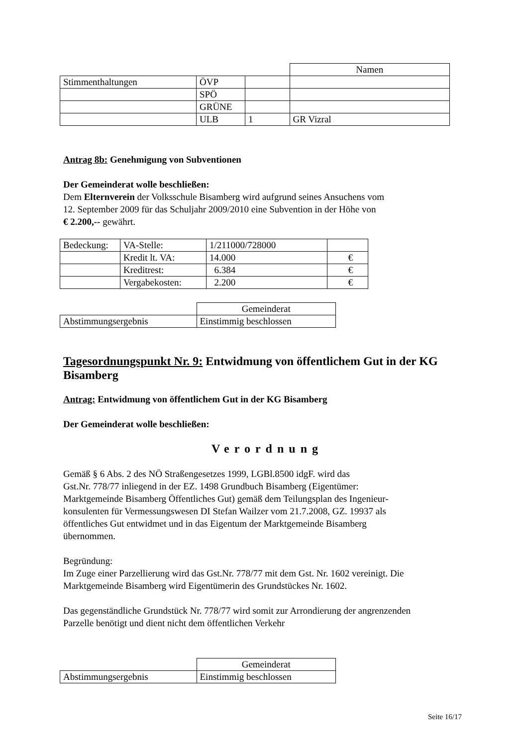| | | | Namen |
| Stimmenthaltungen | ÖVP | | |
| | SPÖ | | |
| | GRÜNE | | |
| | ULB | 1 | GR Vizral |
Antrag 8b: Genehmigung von Subventionen
Der Gemeinderat wolle beschließen:
Dem Elternverein der Volksschule Bisamberg wird aufgrund seines Ansuchens vom
12. September 2009 für das Schuljahr 2009/2010 eine Subvention in der Höhe von
€ 2.200,-- gewährt.
| Bedeckung: | VA-Stelle: | 1/211000/728000 | |
| | Kredit lt. VA: | 14.000 | € |
| | Kreditrest: | 6.384 | € |
| | Vergabekosten: | 2.200 | € |
| | Gemeinderat |
| Abstimmungsergebnis | Einstimmig beschlossen |
Tagesordnungspunkt Nr. 9: Entwidmung von öffentlichem Gut in der KG Bisamberg
Antrag: Entwidmung von öffentlichem Gut in der KG Bisamberg
Der Gemeinderat wolle beschließen:
Verordnung
Gemäß § 6 Abs. 2 des NÖ Straßengesetzes 1999, LGBl.8500 idgF. wird das
Gst.Nr. 778/77 inliegend in der EZ. 1498 Grundbuch Bisamberg (Eigentümer:
Marktgemeinde Bisamberg Öffentliches Gut) gemäß dem Teilungsplan des Ingenieur-
konsulenten für Vermessungswesen DI Stefan Wailzer vom 21.7.2008, GZ. 19937 als
öffentliches Gut entwidmet und in das Eigentum der Marktgemeinde Bisamberg
übernommen.
Begründung:
Im Zuge einer Parzellierung wird das Gst.Nr. 778/77 mit dem Gst. Nr. 1602 vereinigt. Die
Marktgemeinde Bisamberg wird Eigentümerin des Grundstückes Nr. 1602.
Das gegenständliche Grundstück Nr. 778/77 wird somit zur Arrondierung der angrenzenden
Parzelle benötigt und dient nicht dem öffentlichen Verkehr
| | Gemeinderat |
| Abstimmungsergebnis | Einstimmig beschlossen |
Seite 16/17